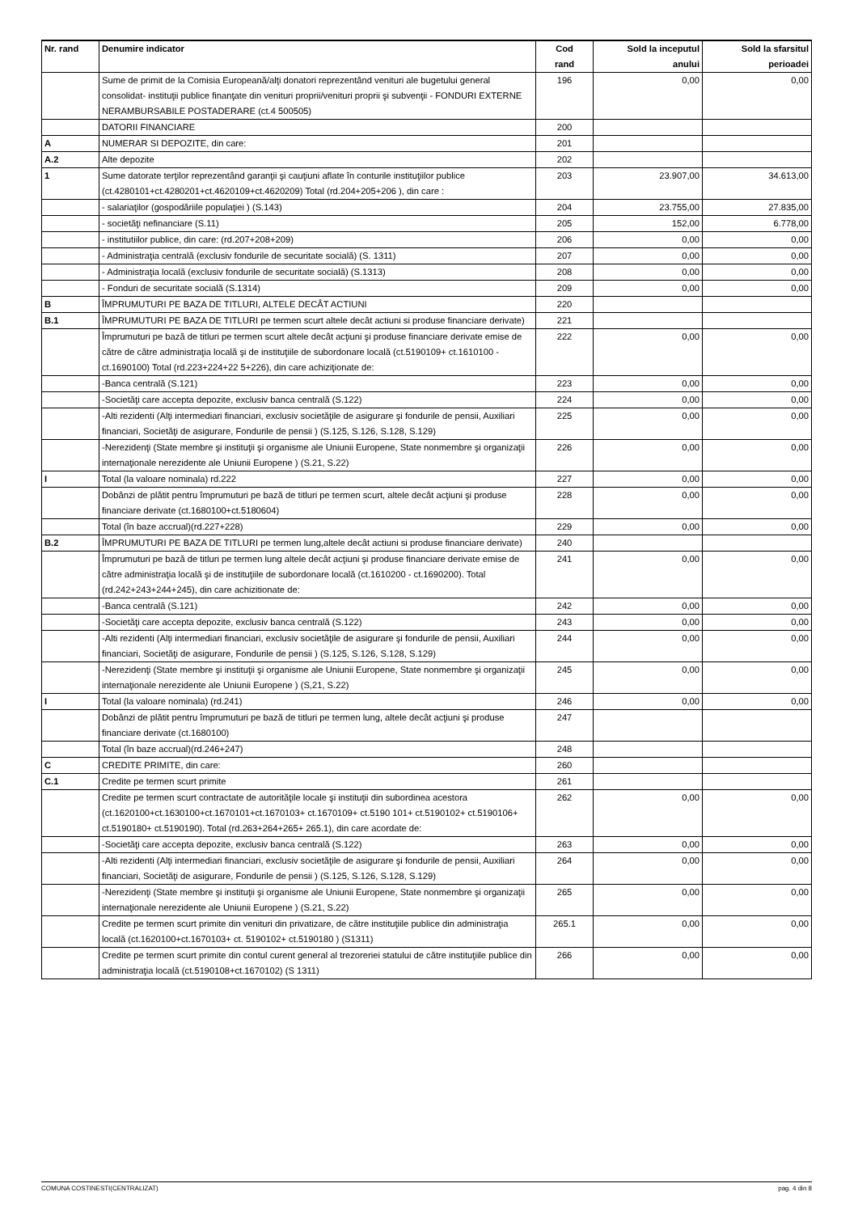| Nr. rand | Denumire indicator | Cod rand | Sold la inceputul anului | Sold la sfarsitul perioadei |
| --- | --- | --- | --- | --- |
| | Sume de primit de la Comisia Europeană/alţi donatori reprezentând venituri ale bugetului general consolidat- instituţii publice finanţate din venituri proprii/venituri proprii şi subvenţii - FONDURI EXTERNE NERAMBURSABILE POSTADERARE (ct.4 500505) | 196 | 0,00 | 0,00 |
| | DATORII FINANCIARE | 200 | | |
| A | NUMERAR SI DEPOZITE, din care: | 201 | | |
| A.2 | Alte depozite | 202 | | |
| 1 | Sume datorate terţilor reprezentând garanţii şi cauţiuni aflate în conturile instituţiilor publice (ct.4280101+ct.4280201+ct.4620109+ct.4620209) Total (rd.204+205+206 ), din care : | 203 | 23.907,00 | 34.613,00 |
| | - salariaţilor (gospodăriile populaţiei ) (S.143) | 204 | 23.755,00 | 27.835,00 |
| | - societăţi nefinanciare (S.11) | 205 | 152,00 | 6.778,00 |
| | - institutiilor publice, din care: (rd.207+208+209) | 206 | 0,00 | 0,00 |
| | - Administraţia centrală (exclusiv fondurile de securitate socială) (S. 1311) | 207 | 0,00 | 0,00 |
| | - Administraţia locală (exclusiv fondurile de securitate socială) (S.1313) | 208 | 0,00 | 0,00 |
| | - Fonduri de securitate socială (S.1314) | 209 | 0,00 | 0,00 |
| B | ÎMPRUMUTURI PE BAZA DE TITLURI, ALTELE DECÂT ACTIUNI | 220 | | |
| B.1 | ÎMPRUMUTURI PE BAZA DE TITLURI pe termen scurt altele decât actiuni si produse financiare derivate) | 221 | | |
| | Împrumuturi pe bază de titluri pe termen scurt altele decât acţiuni şi produse financiare derivate emise de către de către administraţia locală şi de instituţiile de subordonare locală (ct.5190109+ ct.1610100 - ct.1690100) Total (rd.223+224+22 5+226), din care achiziţionate de: | 222 | 0,00 | 0,00 |
| | -Banca centrală (S.121) | 223 | 0,00 | 0,00 |
| | -Societăţi care accepta depozite, exclusiv banca centrală (S.122) | 224 | 0,00 | 0,00 |
| | -Alti rezidenti (Alţi intermediari financiari, exclusiv societăţile de asigurare şi fondurile de pensii, Auxiliari financiari, Societăţi de asigurare, Fondurile de pensii ) (S.125, S.126, S.128, S.129) | 225 | 0,00 | 0,00 |
| | -Nerezidenţi (State membre şi instituţii şi organisme ale Uniunii Europene, State nonmembre şi organizaţii internaţionale nerezidente ale Uniunii Europene ) (S.21, S.22) | 226 | 0,00 | 0,00 |
| I | Total (la valoare nominala) rd.222 | 227 | 0,00 | 0,00 |
| | Dobânzi de plătit pentru împrumuturi pe bază de titluri pe termen scurt, altele decât acţiuni şi produse financiare derivate (ct.1680100+ct.5180604) | 228 | 0,00 | 0,00 |
| | Total (în baze accrual)(rd.227+228) | 229 | 0,00 | 0,00 |
| B.2 | ÎMPRUMUTURI PE BAZA DE TITLURI pe termen lung,altele decât actiuni si produse financiare derivate) | 240 | | |
| | Împrumuturi pe bază de titluri pe termen lung altele decât acţiuni şi produse financiare derivate emise de către administraţia locală şi de instituţiile de subordonare locală (ct.1610200 - ct.1690200). Total (rd.242+243+244+245), din care achizitionate de: | 241 | 0,00 | 0,00 |
| | -Banca centrală (S.121) | 242 | 0,00 | 0,00 |
| | -Societăţi care accepta depozite, exclusiv banca centrală (S.122) | 243 | 0,00 | 0,00 |
| | -Alti rezidenti (Alţi intermediari financiari, exclusiv societăţile de asigurare şi fondurile de pensii, Auxiliari financiari, Societăţi de asigurare, Fondurile de pensii ) (S.125, S.126, S.128, S.129) | 244 | 0,00 | 0,00 |
| | -Nerezidenţi (State membre şi instituţii şi organisme ale Uniunii Europene, State nonmembre şi organizaţii internaţionale nerezidente ale Uniunii Europene ) (S,21, S.22) | 245 | 0,00 | 0,00 |
| I | Total (la valoare nominala) (rd.241) | 246 | 0,00 | 0,00 |
| | Dobânzi de plătit pentru împrumuturi pe bază de titluri pe termen lung, altele decât acţiuni şi produse financiare derivate (ct.1680100) | 247 | | |
| | Total (în baze accrual)(rd.246+247) | 248 | | |
| C | CREDITE PRIMITE, din care: | 260 | | |
| C.1 | Credite pe termen scurt primite | 261 | | |
| | Credite pe termen scurt contractate de autorităţile locale şi instituţii din subordinea acestora (ct.1620100+ct.1630100+ct.1670101+ct.1670103+ ct.1670109+ ct.5190 101+ ct.5190102+ ct.5190106+ ct.5190180+ ct.5190190). Total (rd.263+264+265+ 265.1), din care acordate de: | 262 | 0,00 | 0,00 |
| | -Societăţi care accepta depozite, exclusiv banca centrală (S.122) | 263 | 0,00 | 0,00 |
| | -Alti rezidenti (Alţi intermediari financiari, exclusiv societăţile de asigurare şi fondurile de pensii, Auxiliari financiari, Societăţi de asigurare, Fondurile de pensii ) (S.125, S.126, S.128, S.129) | 264 | 0,00 | 0,00 |
| | -Nerezidenţi (State membre şi instituţii şi organisme ale Uniunii Europene, State nonmembre şi organizaţii internaţionale nerezidente ale Uniunii Europene ) (S.21, S.22) | 265 | 0,00 | 0,00 |
| | Credite pe termen scurt primite din venituri din privatizare, de către instituţiile publice din administraţia locală (ct.1620100+ct.1670103+ ct. 5190102+ ct.5190180 ) (S1311) | 265.1 | 0,00 | 0,00 |
| | Credite pe termen scurt primite din contul curent general al trezoreriei statului de către instituţiile publice din administraţia locală (ct.5190108+ct.1670102) (S 1311) | 266 | 0,00 | 0,00 |
COMUNA COSTINESTI(CENTRALIZAT) pag. 4 din 8